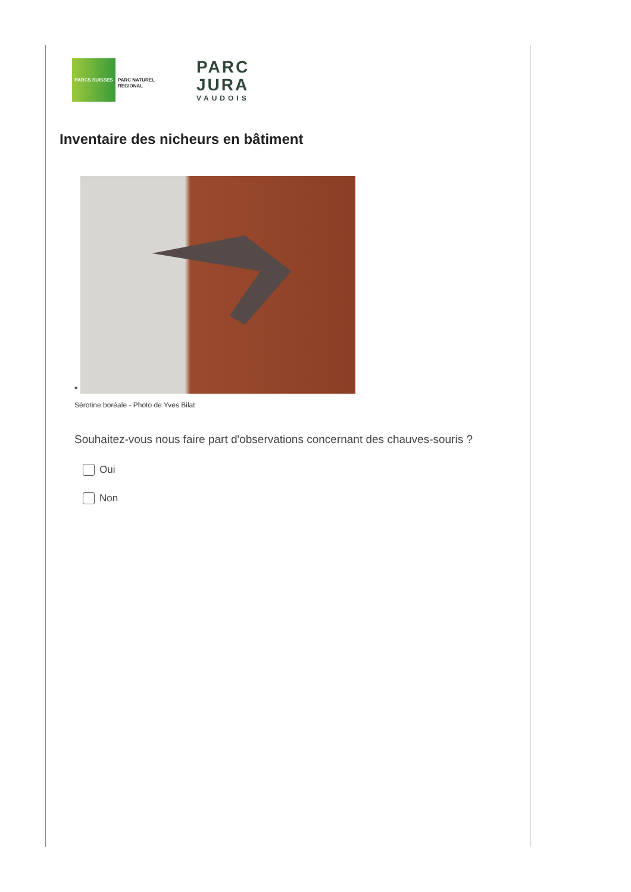PARCS SUISSES
PARC NATUREL
REGIONAL
PARC
JURA
VAUDOIS
Inventaire des nicheurs en bâtiment
*
Sérotine boréale - Photo de Yves Bilat
Souhaitez-vous nous faire part d'observations concernant des chauves-souris ?
Oui
Non